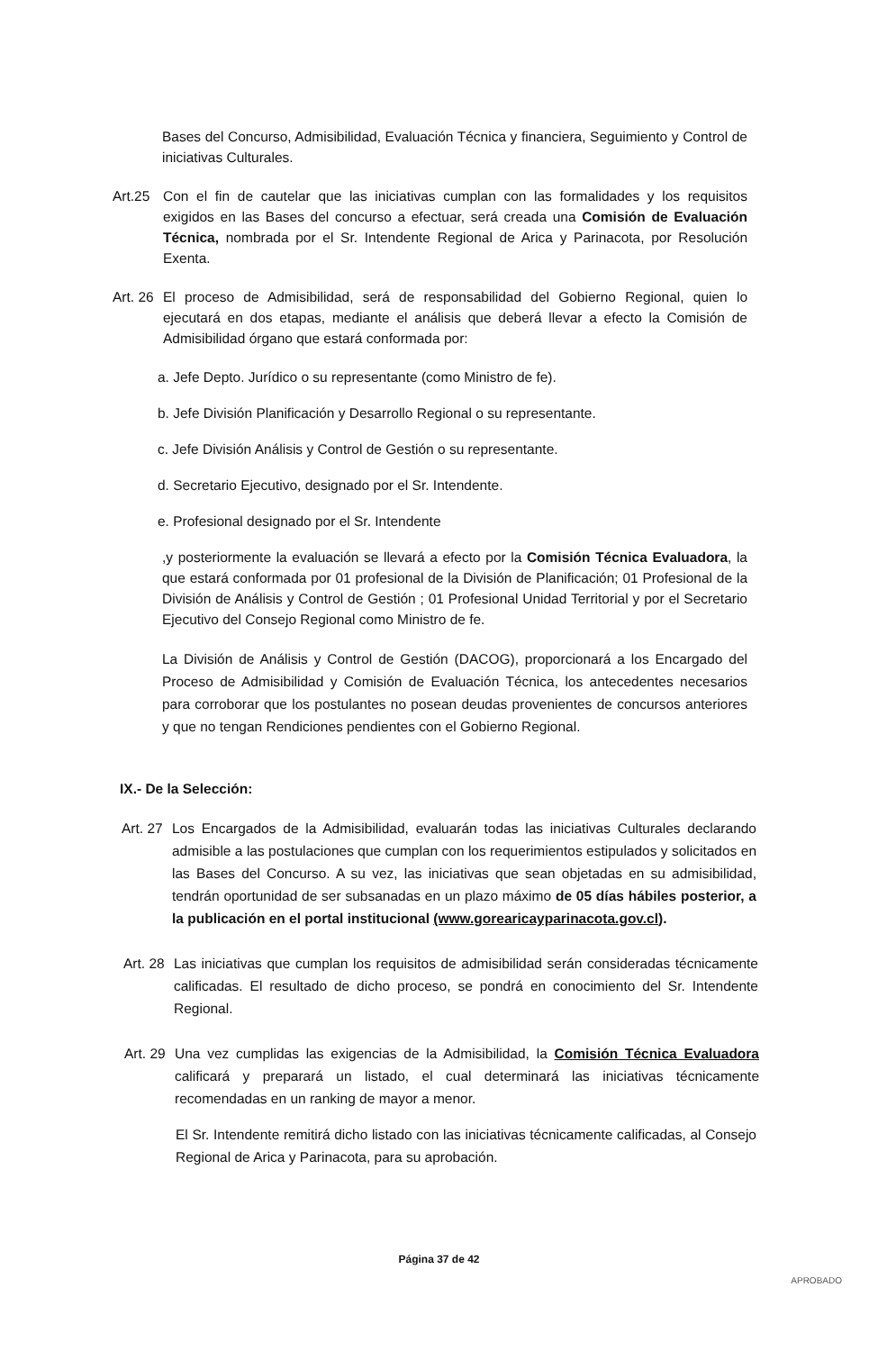Bases del Concurso, Admisibilidad, Evaluación Técnica y financiera, Seguimiento y Control de iniciativas Culturales.
Art.25 Con el fin de cautelar que las iniciativas cumplan con las formalidades y los requisitos exigidos en las Bases del concurso a efectuar, será creada una Comisión de Evaluación Técnica, nombrada por el Sr. Intendente Regional de Arica y Parinacota, por Resolución Exenta.
Art. 26
El proceso de Admisibilidad, será de responsabilidad del Gobierno Regional, quien lo ejecutará en dos etapas, mediante el análisis que deberá llevar a efecto la Comisión de Admisibilidad órgano que estará conformada por:
a. Jefe Depto. Jurídico o su representante (como Ministro de fe).
b. Jefe División Planificación y Desarrollo Regional o su representante.
c. Jefe División Análisis y Control de Gestión o su representante.
d. Secretario Ejecutivo, designado por el Sr. Intendente.
e. Profesional designado por el Sr. Intendente
,y posteriormente la evaluación se llevará a efecto por la Comisión Técnica Evaluadora, la que estará conformada por 01 profesional de la División de Planificación; 01 Profesional de la División de Análisis y Control de Gestión ; 01 Profesional Unidad Territorial y por el Secretario Ejecutivo del Consejo Regional como Ministro de fe.
La División de Análisis y Control de Gestión (DACOG), proporcionará a los Encargado del Proceso de Admisibilidad y Comisión de Evaluación Técnica, los antecedentes necesarios para corroborar que los postulantes no posean deudas provenientes de concursos anteriores y que no tengan Rendiciones pendientes con el Gobierno Regional.
IX.- De la Selección:
Art. 27
Los Encargados de la Admisibilidad, evaluarán todas las iniciativas Culturales declarando admisible a las postulaciones que cumplan con los requerimientos estipulados y solicitados en las Bases del Concurso. A su vez, las iniciativas que sean objetadas en su admisibilidad, tendrán oportunidad de ser subsanadas en un plazo máximo de 05 días hábiles posterior, a la publicación en el portal institucional (www.gorearicayparinacota.gov.cl).
Art. 28
Las iniciativas que cumplan los requisitos de admisibilidad serán consideradas técnicamente calificadas. El resultado de dicho proceso, se pondrá en conocimiento del Sr. Intendente Regional.
Art. 29
Una vez cumplidas las exigencias de la Admisibilidad, la Comisión Técnica Evaluadora calificará y preparará un listado, el cual determinará las iniciativas técnicamente recomendadas en un ranking de mayor a menor.
El Sr. Intendente remitirá dicho listado con las iniciativas técnicamente calificadas, al Consejo Regional de Arica y Parinacota, para su aprobación.
Página 37 de 42
APROBADO